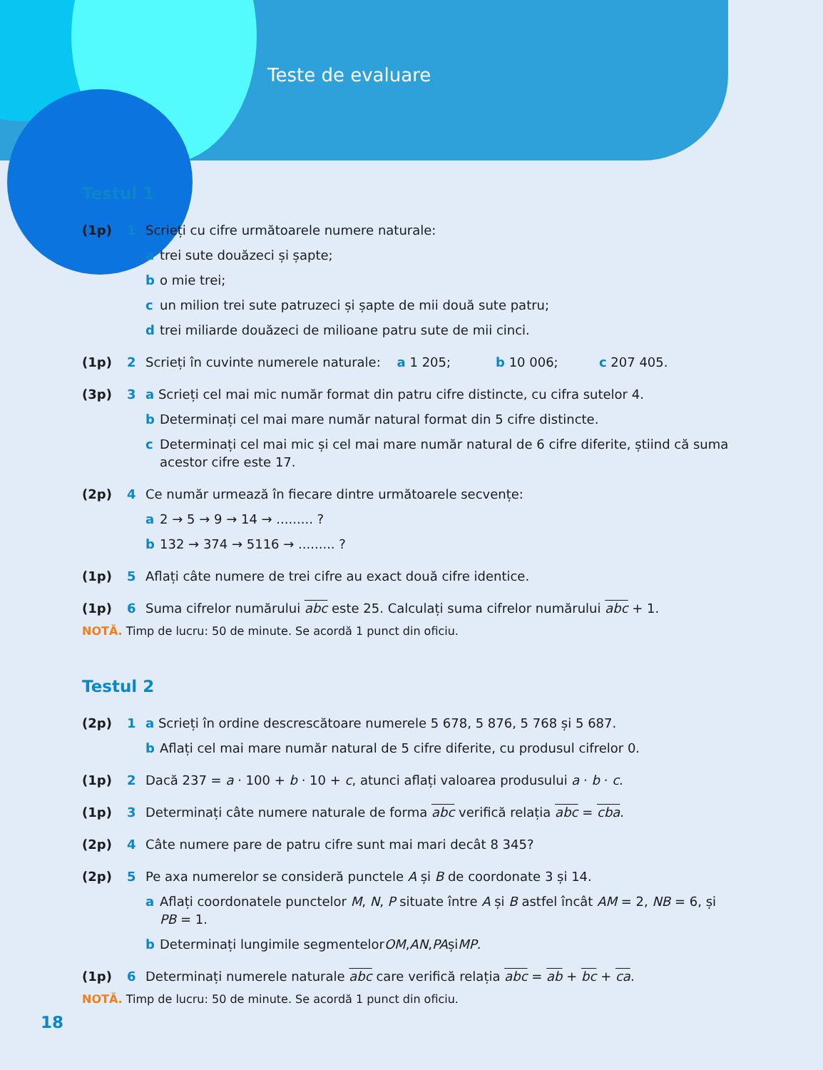Teste de evaluare
Testul 1
(1p) 1 Scrieți cu cifre următoarele numere naturale:
a trei sute douăzeci și șapte;
b o mie trei;
c un milion trei sute patruzeci și șapte de mii două sute patru;
d trei miliarde douăzeci de milioane patru sute de mii cinci.
(1p) 2 Scrieți în cuvinte numerele naturale: a 1 205; b 10 006; c 207 405.
(3p) 3 a Scrieți cel mai mic număr format din patru cifre distincte, cu cifra sutelor 4.
b Determinați cel mai mare număr natural format din 5 cifre distincte.
c Determinați cel mai mic și cel mai mare număr natural de 6 cifre diferite, știind că suma acestor cifre este 17.
(2p) 4 Ce număr urmează în fiecare dintre următoarele secvențe:
a 2 → 5 → 9 → 14 → ......... ?
b 132 → 374 → 5116 → ......... ?
(1p) 5 Aflați câte numere de trei cifre au exact două cifre identice.
(1p) 6 Suma cifrelor numărului abc este 25. Calculați suma cifrelor numărului abc + 1.
NOTĂ. Timp de lucru: 50 de minute. Se acordă 1 punct din oficiu.
Testul 2
(2p) 1 a Scrieți în ordine descrescătoare numerele 5 678, 5 876, 5 768 și 5 687.
b Aflați cel mai mare număr natural de 5 cifre diferite, cu produsul cifrelor 0.
(1p) 2 Dacă 237 = a · 100 + b · 10 + c, atunci aflați valoarea produsului a · b · c.
(1p) 3 Determinați câte numere naturale de forma abc verifică relația abc = cba.
(2p) 4 Câte numere pare de patru cifre sunt mai mari decât 8 345?
(2p) 5 Pe axa numerelor se consideră punctele A și B de coordonate 3 și 14.
a Aflați coordonatele punctelor M, N, P situate între A și B astfel încât AM = 2, NB = 6, și PB = 1.
b Determinați lungimile segmentelor OM, AN, PA și MP.
(1p) 6 Determinați numerele naturale abc care verifică relația abc = ab + bc + ca.
NOTĂ. Timp de lucru: 50 de minute. Se acordă 1 punct din oficiu.
18